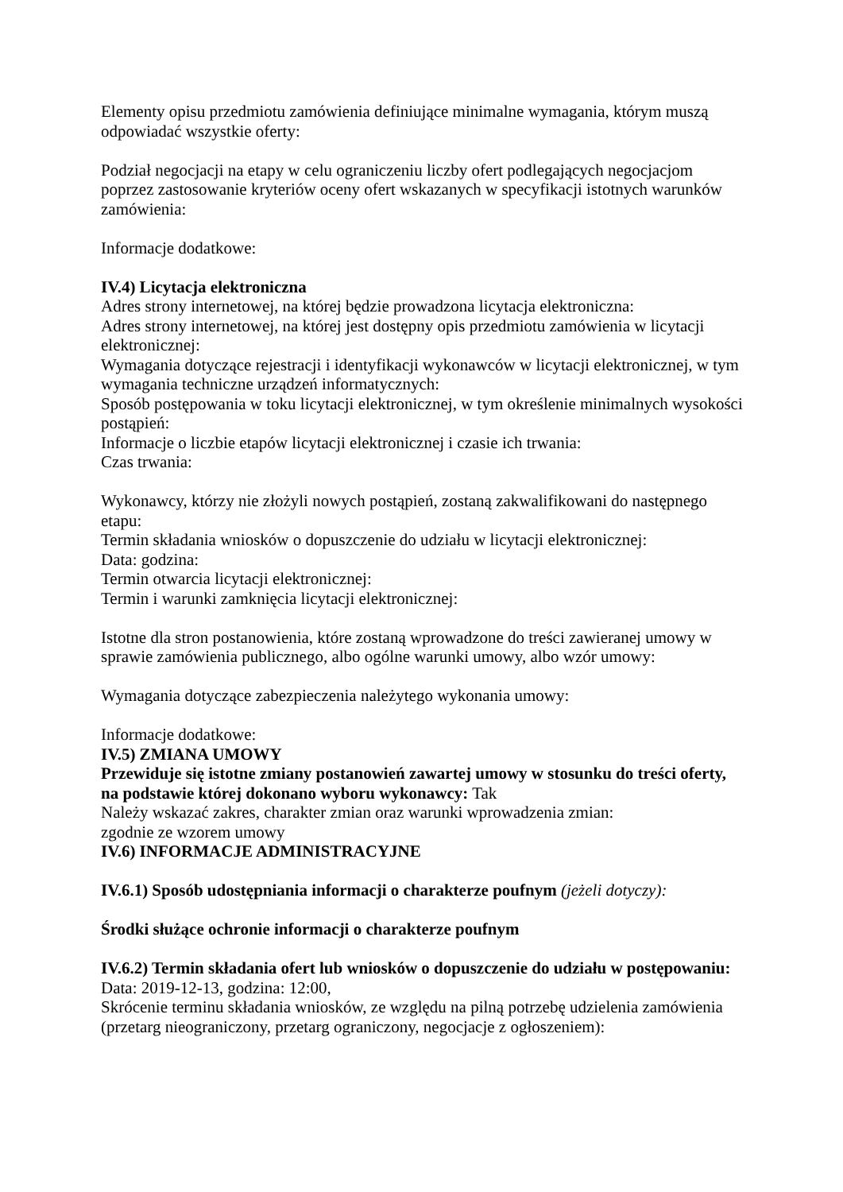Elementy opisu przedmiotu zamówienia definiujące minimalne wymagania, którym muszą odpowiadać wszystkie oferty:
Podział negocjacji na etapy w celu ograniczeniu liczby ofert podlegających negocjacjom poprzez zastosowanie kryteriów oceny ofert wskazanych w specyfikacji istotnych warunków zamówienia:
Informacje dodatkowe:
IV.4) Licytacja elektroniczna
Adres strony internetowej, na której będzie prowadzona licytacja elektroniczna:
Adres strony internetowej, na której jest dostępny opis przedmiotu zamówienia w licytacji elektronicznej:
Wymagania dotyczące rejestracji i identyfikacji wykonawców w licytacji elektronicznej, w tym wymagania techniczne urządzeń informatycznych:
Sposób postępowania w toku licytacji elektronicznej, w tym określenie minimalnych wysokości postąpień:
Informacje o liczbie etapów licytacji elektronicznej i czasie ich trwania:
Czas trwania:
Wykonawcy, którzy nie złożyli nowych postąpień, zostaną zakwalifikowani do następnego etapu:
Termin składania wniosków o dopuszczenie do udziału w licytacji elektronicznej:
Data: godzina:
Termin otwarcia licytacji elektronicznej:
Termin i warunki zamknięcia licytacji elektronicznej:
Istotne dla stron postanowienia, które zostaną wprowadzone do treści zawieranej umowy w sprawie zamówienia publicznego, albo ogólne warunki umowy, albo wzór umowy:
Wymagania dotyczące zabezpieczenia należytego wykonania umowy:
Informacje dodatkowe:
IV.5) ZMIANA UMOWY
Przewiduje się istotne zmiany postanowień zawartej umowy w stosunku do treści oferty, na podstawie której dokonano wyboru wykonawcy: Tak
Należy wskazać zakres, charakter zmian oraz warunki wprowadzenia zmian:
zgodnie ze wzorem umowy
IV.6) INFORMACJE ADMINISTRACYJNE
IV.6.1) Sposób udostępniania informacji o charakterze poufnym (jeżeli dotyczy):
Środki służące ochronie informacji o charakterze poufnym
IV.6.2) Termin składania ofert lub wniosków o dopuszczenie do udziału w postępowaniu:
Data: 2019-12-13, godzina: 12:00,
Skrócenie terminu składania wniosków, ze względu na pilną potrzebę udzielenia zamówienia (przetarg nieograniczony, przetarg ograniczony, negocjacje z ogłoszeniem):